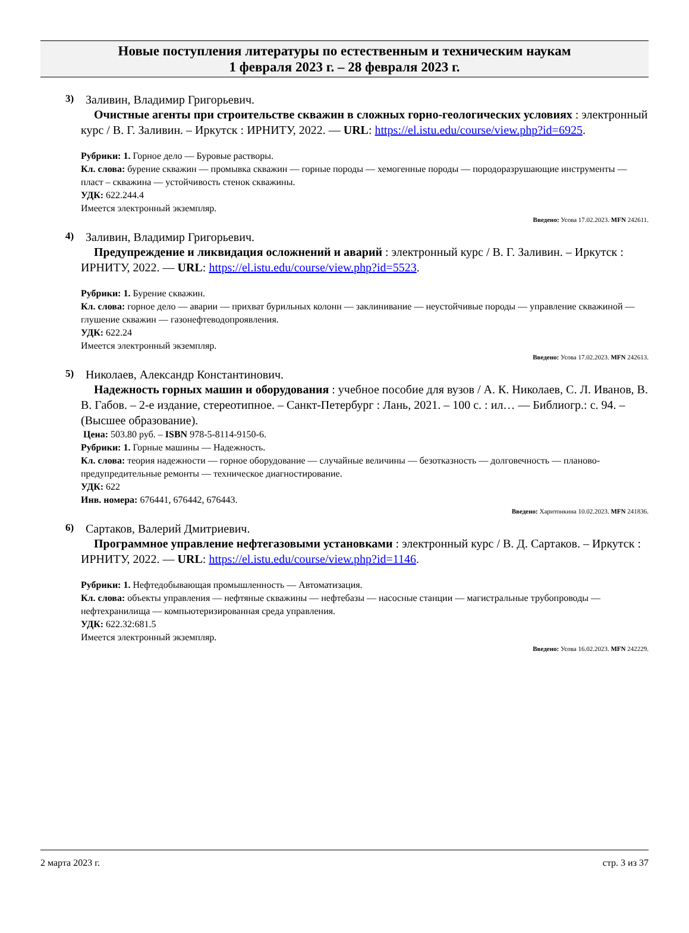Новые поступления литературы по естественным и техническим наукам
1 февраля 2023 г. – 28 февраля 2023 г.
3) Заливин, Владимир Григорьевич.
Очистные агенты при строительстве скважин в сложных горно-геологических условиях : электронный курс / В. Г. Заливин. – Иркутск : ИРНИТУ, 2022. — URL: https://el.istu.edu/course/view.php?id=6925.
Рубрики: 1. Горное дело — Буровые растворы.
Кл. слова: бурение скважин — промывка скважин — горные породы — хемогенные породы — породоразрушающие инструменты — пласт – скважина — устойчивость стенок скважины.
УДК: 622.244.4
Имеется электронный экземпляр.
Введено: Усова 17.02.2023. MFN 242611.
4) Заливин, Владимир Григорьевич.
Предупреждение и ликвидация осложнений и аварий : электронный курс / В. Г. Заливин. – Иркутск : ИРНИТУ, 2022. — URL: https://el.istu.edu/course/view.php?id=5523.
Рубрики: 1. Бурение скважин.
Кл. слова: горное дело — аварии — прихват бурильных колонн — заклинивание — неустойчивые породы — управление скважиной — глушение скважин — газонефтеводопроявления.
УДК: 622.24
Имеется электронный экземпляр.
Введено: Усова 17.02.2023. MFN 242613.
5) Николаев, Александр Константинович.
Надежность горных машин и оборудования : учебное пособие для вузов / А. К. Николаев, С. Л. Иванов, В. В. Габов. – 2-е издание, стереотипное. – Санкт-Петербург : Лань, 2021. – 100 с. : ил… — Библиогр.: с. 94. – (Высшее образование).
Цена: 503.80 руб. – ISBN 978-5-8114-9150-6.
Рубрики: 1. Горные машины — Надежность.
Кл. слова: теория надежности — горное оборудование — случайные величины — безотказность — долговечность — планово-предупредительные ремонты — техническое диагностирование.
УДК: 622
Инв. номера: 676441, 676442, 676443.
Введено: Харитонкина 10.02.2023. MFN 241836.
6) Сартаков, Валерий Дмитриевич.
Программное управление нефтегазовыми установками : электронный курс / В. Д. Сартаков. – Иркутск : ИРНИТУ, 2022. — URL: https://el.istu.edu/course/view.php?id=1146.
Рубрики: 1. Нефтедобывающая промышленность — Автоматизация.
Кл. слова: объекты управления — нефтяные скважины — нефтебазы — насосные станции — магистральные трубопроводы — нефтехранилища — компьютеризированная среда управления.
УДК: 622.32:681.5
Имеется электронный экземпляр.
Введено: Усова 16.02.2023. MFN 242229.
2 марта 2023 г. стр. 3 из 37